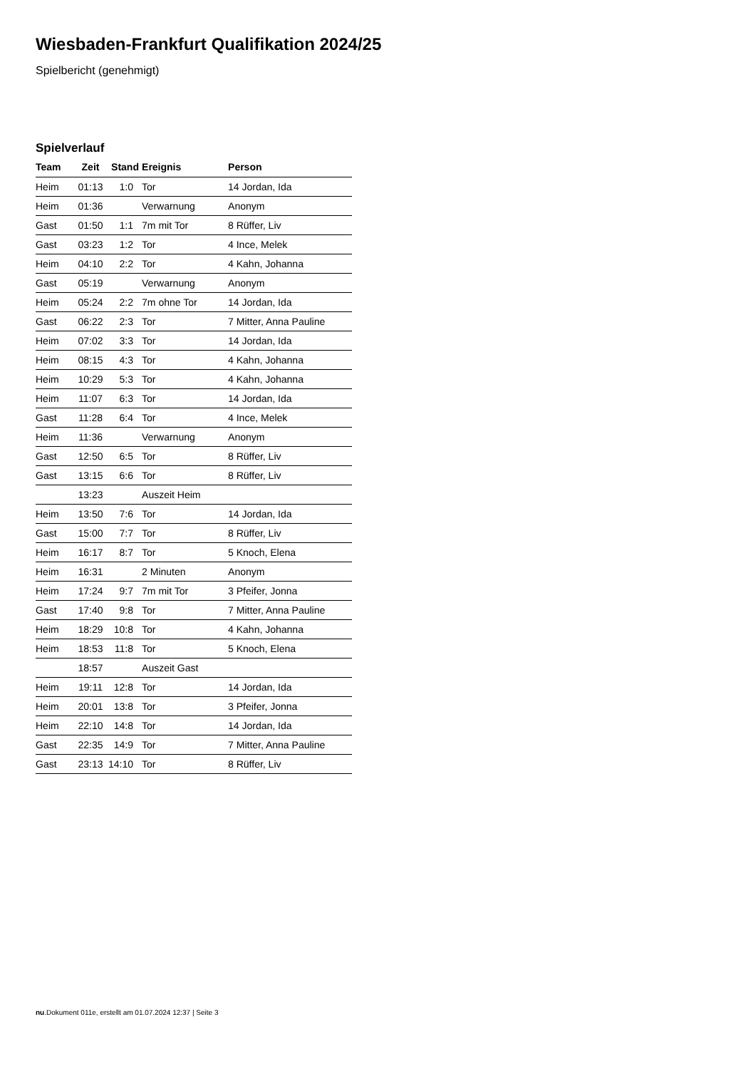Wiesbaden-Frankfurt Qualifikation 2024/25
Spielbericht (genehmigt)
Spielverlauf
| Team | Zeit | Stand | Ereignis | Person |
| --- | --- | --- | --- | --- |
| Heim | 01:13 | 1:0 | Tor | 14 Jordan, Ida |
| Heim | 01:36 | | Verwarnung | Anonym |
| Gast | 01:50 | 1:1 | 7m mit Tor | 8 Rüffer, Liv |
| Gast | 03:23 | 1:2 | Tor | 4 Ince, Melek |
| Heim | 04:10 | 2:2 | Tor | 4 Kahn, Johanna |
| Gast | 05:19 | | Verwarnung | Anonym |
| Heim | 05:24 | 2:2 | 7m ohne Tor | 14 Jordan, Ida |
| Gast | 06:22 | 2:3 | Tor | 7 Mitter, Anna Pauline |
| Heim | 07:02 | 3:3 | Tor | 14 Jordan, Ida |
| Heim | 08:15 | 4:3 | Tor | 4 Kahn, Johanna |
| Heim | 10:29 | 5:3 | Tor | 4 Kahn, Johanna |
| Heim | 11:07 | 6:3 | Tor | 14 Jordan, Ida |
| Gast | 11:28 | 6:4 | Tor | 4 Ince, Melek |
| Heim | 11:36 | | Verwarnung | Anonym |
| Gast | 12:50 | 6:5 | Tor | 8 Rüffer, Liv |
| Gast | 13:15 | 6:6 | Tor | 8 Rüffer, Liv |
| | 13:23 | | Auszeit Heim | |
| Heim | 13:50 | 7:6 | Tor | 14 Jordan, Ida |
| Gast | 15:00 | 7:7 | Tor | 8 Rüffer, Liv |
| Heim | 16:17 | 8:7 | Tor | 5 Knoch, Elena |
| Heim | 16:31 | | 2 Minuten | Anonym |
| Heim | 17:24 | 9:7 | 7m mit Tor | 3 Pfeifer, Jonna |
| Gast | 17:40 | 9:8 | Tor | 7 Mitter, Anna Pauline |
| Heim | 18:29 | 10:8 | Tor | 4 Kahn, Johanna |
| Heim | 18:53 | 11:8 | Tor | 5 Knoch, Elena |
| | 18:57 | | Auszeit Gast | |
| Heim | 19:11 | 12:8 | Tor | 14 Jordan, Ida |
| Heim | 20:01 | 13:8 | Tor | 3 Pfeifer, Jonna |
| Heim | 22:10 | 14:8 | Tor | 14 Jordan, Ida |
| Gast | 22:35 | 14:9 | Tor | 7 Mitter, Anna Pauline |
| Gast | 23:13 | 14:10 | Tor | 8 Rüffer, Liv |
nu.Dokument 011e, erstellt am 01.07.2024 12:37 | Seite 3